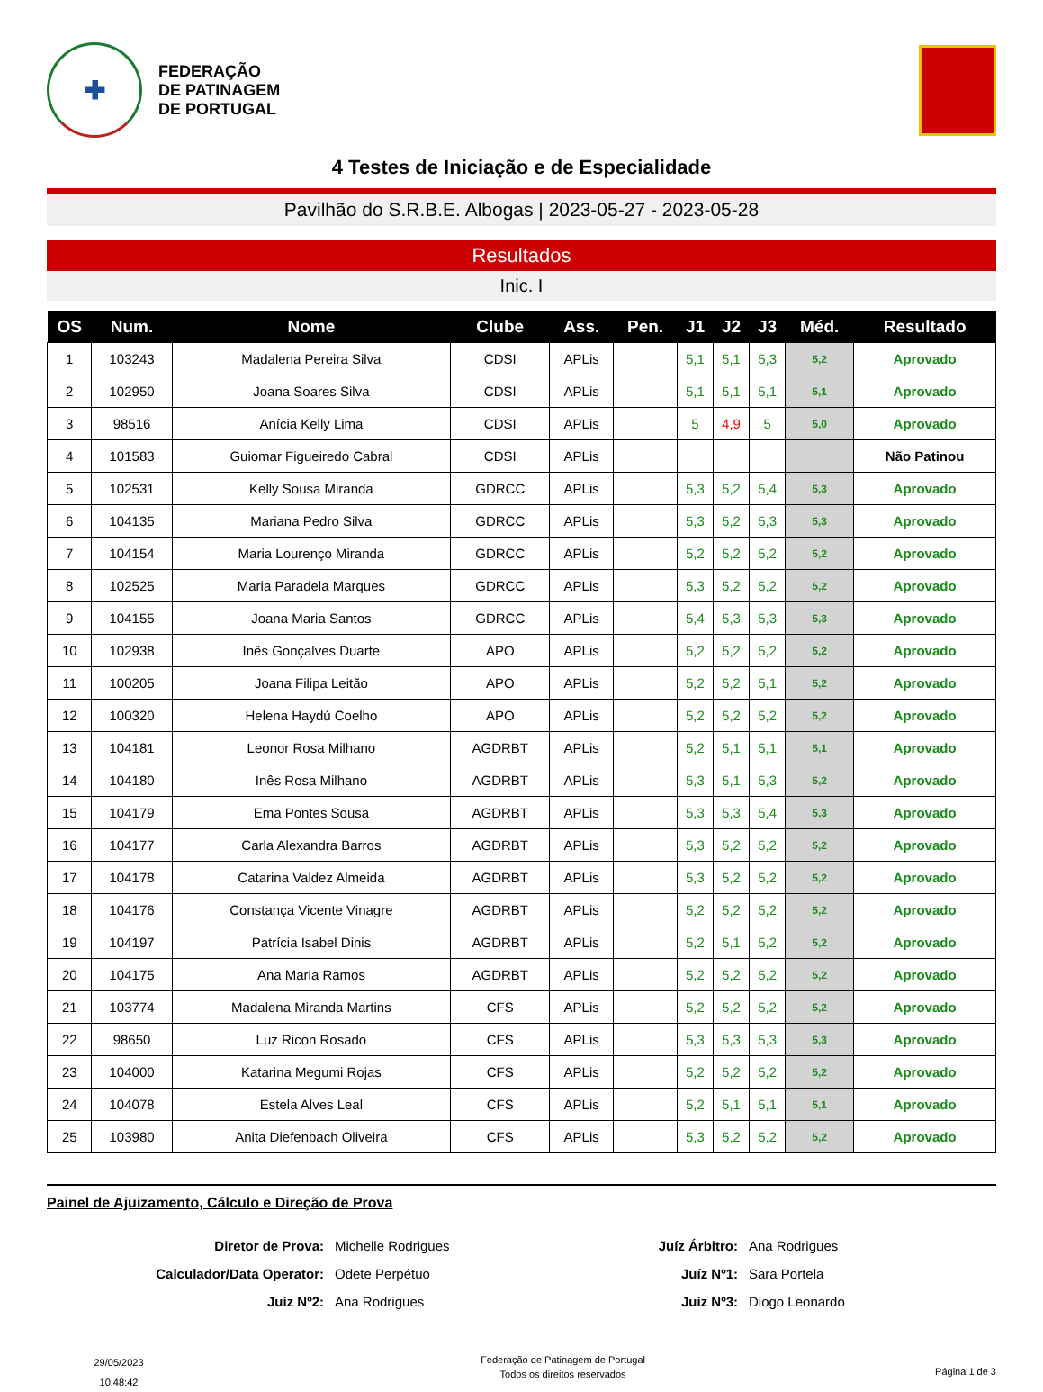✚
FEDERAÇÃO
DE PATINAGEM
DE PORTUGAL
4 Testes de Iniciação e de Especialidade
Pavilhão do S.R.B.E. Albogas | 2023-05-27 - 2023-05-28
Resultados
Inic. I
| OS | Num. | Nome | Clube | Ass. | Pen. | J1 | J2 | J3 | Méd. | Resultado |
| --- | --- | --- | --- | --- | --- | --- | --- | --- | --- | --- |
| 1 | 103243 | Madalena Pereira Silva | CDSI | APLis | | 5,1 | 5,1 | 5,3 | 5,2 | Aprovado |
| 2 | 102950 | Joana Soares Silva | CDSI | APLis | | 5,1 | 5,1 | 5,1 | 5,1 | Aprovado |
| 3 | 98516 | Anícia Kelly Lima | CDSI | APLis | | 5 | 4,9 | 5 | 5,0 | Aprovado |
| 4 | 101583 | Guiomar Figueiredo Cabral | CDSI | APLis | | | | | | Não Patinou |
| 5 | 102531 | Kelly Sousa Miranda | GDRCC | APLis | | 5,3 | 5,2 | 5,4 | 5,3 | Aprovado |
| 6 | 104135 | Mariana Pedro Silva | GDRCC | APLis | | 5,3 | 5,2 | 5,3 | 5,3 | Aprovado |
| 7 | 104154 | Maria Lourenço Miranda | GDRCC | APLis | | 5,2 | 5,2 | 5,2 | 5,2 | Aprovado |
| 8 | 102525 | Maria Paradela Marques | GDRCC | APLis | | 5,3 | 5,2 | 5,2 | 5,2 | Aprovado |
| 9 | 104155 | Joana Maria Santos | GDRCC | APLis | | 5,4 | 5,3 | 5,3 | 5,3 | Aprovado |
| 10 | 102938 | Inês Gonçalves Duarte | APO | APLis | | 5,2 | 5,2 | 5,2 | 5,2 | Aprovado |
| 11 | 100205 | Joana Filipa Leitão | APO | APLis | | 5,2 | 5,2 | 5,1 | 5,2 | Aprovado |
| 12 | 100320 | Helena Haydú Coelho | APO | APLis | | 5,2 | 5,2 | 5,2 | 5,2 | Aprovado |
| 13 | 104181 | Leonor Rosa Milhano | AGDRBT | APLis | | 5,2 | 5,1 | 5,1 | 5,1 | Aprovado |
| 14 | 104180 | Inês Rosa Milhano | AGDRBT | APLis | | 5,3 | 5,1 | 5,3 | 5,2 | Aprovado |
| 15 | 104179 | Ema Pontes Sousa | AGDRBT | APLis | | 5,3 | 5,3 | 5,4 | 5,3 | Aprovado |
| 16 | 104177 | Carla Alexandra Barros | AGDRBT | APLis | | 5,3 | 5,2 | 5,2 | 5,2 | Aprovado |
| 17 | 104178 | Catarina Valdez Almeida | AGDRBT | APLis | | 5,3 | 5,2 | 5,2 | 5,2 | Aprovado |
| 18 | 104176 | Constança Vicente Vinagre | AGDRBT | APLis | | 5,2 | 5,2 | 5,2 | 5,2 | Aprovado |
| 19 | 104197 | Patrícia Isabel Dinis | AGDRBT | APLis | | 5,2 | 5,1 | 5,2 | 5,2 | Aprovado |
| 20 | 104175 | Ana Maria Ramos | AGDRBT | APLis | | 5,2 | 5,2 | 5,2 | 5,2 | Aprovado |
| 21 | 103774 | Madalena Miranda Martins | CFS | APLis | | 5,2 | 5,2 | 5,2 | 5,2 | Aprovado |
| 22 | 98650 | Luz Ricon Rosado | CFS | APLis | | 5,3 | 5,3 | 5,3 | 5,3 | Aprovado |
| 23 | 104000 | Katarina Megumi Rojas | CFS | APLis | | 5,2 | 5,2 | 5,2 | 5,2 | Aprovado |
| 24 | 104078 | Estela Alves Leal | CFS | APLis | | 5,2 | 5,1 | 5,1 | 5,1 | Aprovado |
| 25 | 103980 | Anita Diefenbach Oliveira | CFS | APLis | | 5,3 | 5,2 | 5,2 | 5,2 | Aprovado |
Painel de Ajuizamento, Cálculo e Direção de Prova
Diretor de Prova: Michelle Rodrigues Juíz Árbitro: Ana Rodrigues Calculador/Data Operator: Odete Perpétuo Juíz Nº1: Sara Portela Juíz Nº2: Ana Rodrigues Juíz Nº3: Diogo Leonardo
29/05/2023
10:48:42
Federação de Patinagem de Portugal
Todos os direitos reservados
Página 1 de 3